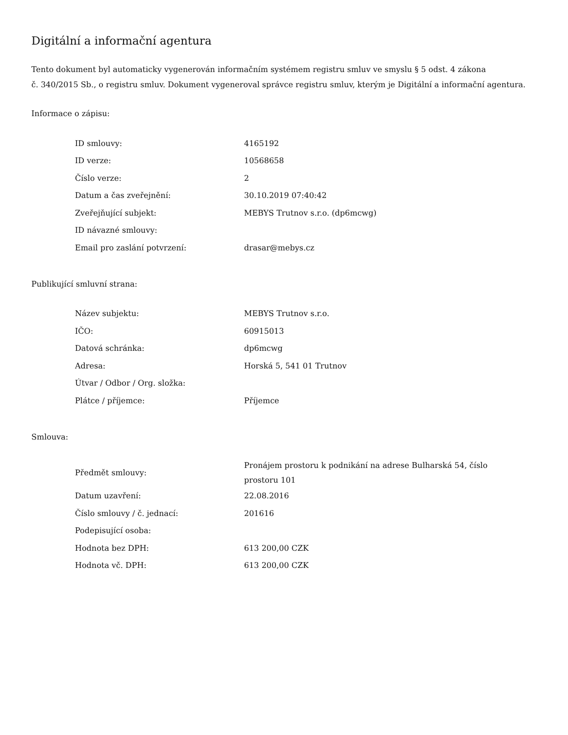Digitální a informační agentura
Tento dokument byl automaticky vygenerován informačním systémem registru smluv ve smyslu § 5 odst. 4 zákona
č. 340/2015 Sb., o registru smluv. Dokument vygeneroval správce registru smluv, kterým je Digitální a informační agentura.
Informace o zápisu:
| ID smlouvy: | 4165192 |
| ID verze: | 10568658 |
| Číslo verze: | 2 |
| Datum a čas zveřejnění: | 30.10.2019 07:40:42 |
| Zveřejňující subjekt: | MEBYS Trutnov s.r.o. (dp6mcwg) |
| ID návazné smlouvy: | |
| Email pro zaslání potvrzení: | drasar@mebys.cz |
Publikující smluvní strana:
| Název subjektu: | MEBYS Trutnov s.r.o. |
| IČO: | 60915013 |
| Datová schránka: | dp6mcwg |
| Adresa: | Horská 5, 541 01 Trutnov |
| Útvar / Odbor / Org. složka: | |
| Plátce / příjemce: | Příjemce |
Smlouva:
| Předmět smlouvy: | Pronájem prostoru k podnikání na adrese Bulharská 54, číslo prostoru 101 |
| Datum uzavření: | 22.08.2016 |
| Číslo smlouvy / č. jednací: | 201616 |
| Podepisující osoba: | |
| Hodnota bez DPH: | 613 200,00 CZK |
| Hodnota vč. DPH: | 613 200,00 CZK |